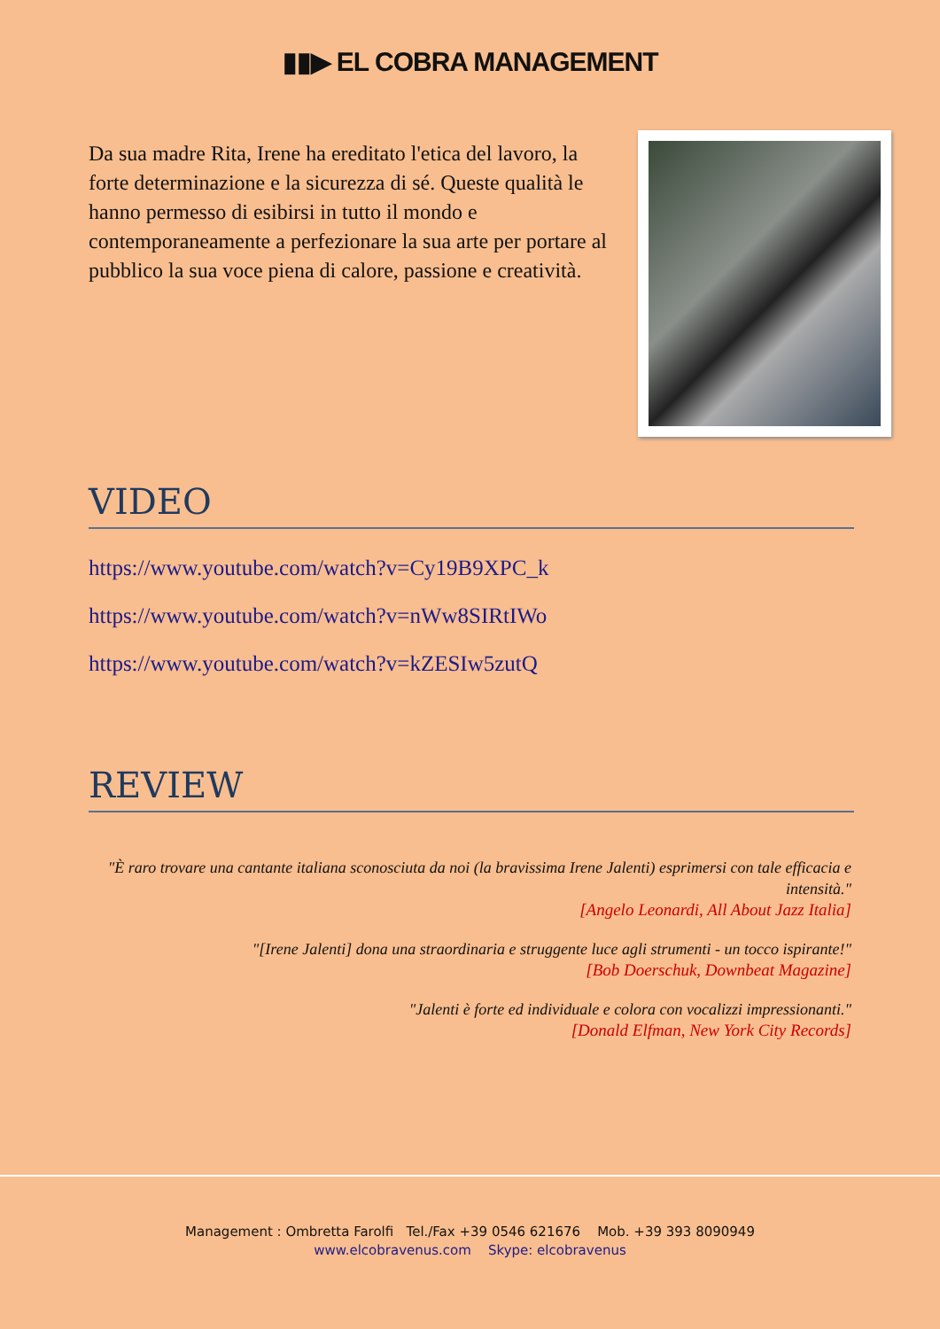▮▮▶ EL COBRA MANAGEMENT
Da sua madre Rita, Irene ha ereditato l'etica del lavoro, la forte determinazione e la sicurezza di sé. Queste qualità le hanno permesso di esibirsi in tutto il mondo e contemporaneamente a perfezionare la sua arte per portare al pubblico la sua voce piena di calore, passione e creatività.
VIDEO
https://www.youtube.com/watch?v=Cy19B9XPC_k
https://www.youtube.com/watch?v=nWw8SIRtIWo
https://www.youtube.com/watch?v=kZESIw5zutQ
REVIEW
"È raro trovare una cantante italiana sconosciuta da noi (la bravissima Irene Jalenti) esprimersi con tale efficacia e intensità."
[Angelo Leonardi, All About Jazz Italia]
"[Irene Jalenti] dona una straordinaria e struggente luce agli strumenti - un tocco ispirante!"
[Bob Doerschuk, Downbeat Magazine]
"Jalenti è forte ed individuale e colora con vocalizzi impressionanti."
[Donald Elfman, New York City Records]
Management : Ombretta Farolfi Tel./Fax +39 0546 621676 Mob. +39 393 8090949
www.elcobravenus.com Skype: elcobravenus